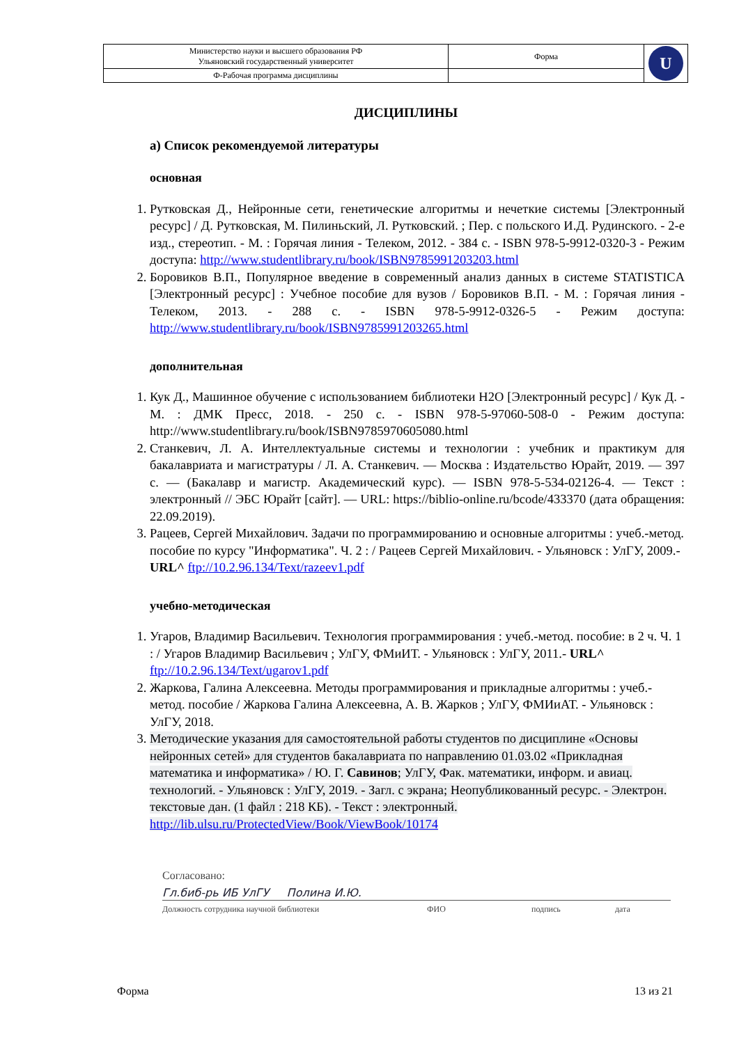| Министерство науки и высшего образования РФ Ульяновский государственный университет | Форма | U |
| Ф-Рабочая программа дисциплины | | |
ДИСЦИПЛИНЫ
а) Список рекомендуемой литературы
основная
1. Рутковская Д., Нейронные сети, генетические алгоритмы и нечеткие системы [Электронный ресурс] / Д. Рутковская, М. Пилиньский, Л. Рутковский. ; Пер. с польского И.Д. Рудинского. - 2-е изд., стереотип. - М. : Горячая линия - Телеком, 2012. - 384 с. - ISBN 978-5-9912-0320-3 - Режим доступа: http://www.studentlibrary.ru/book/ISBN9785991203203.html
2. Боровиков В.П., Популярное введение в современный анализ данных в системе STATISTICA [Электронный ресурс] : Учебное пособие для вузов / Боровиков В.П. - М. : Горячая линия - Телеком, 2013. - 288 с. - ISBN 978-5-9912-0326-5 - Режим доступа: http://www.studentlibrary.ru/book/ISBN9785991203265.html
дополнительная
1. Кук Д., Машинное обучение с использованием библиотеки H2O [Электронный ресурс] / Кук Д. - М. : ДМК Пресс, 2018. - 250 с. - ISBN 978-5-97060-508-0 - Режим доступа: http://www.studentlibrary.ru/book/ISBN9785970605080.html
2. Станкевич, Л. А. Интеллектуальные системы и технологии : учебник и практикум для бакалавриата и магистратуры / Л. А. Станкевич. — Москва : Издательство Юрайт, 2019. — 397 с. — (Бакалавр и магистр. Академический курс). — ISBN 978-5-534-02126-4. — Текст : электронный // ЭБС Юрайт [сайт]. — URL: https://biblio-online.ru/bcode/433370 (дата обращения: 22.09.2019).
3. Рацеев, Сергей Михайлович. Задачи по программированию и основные алгоритмы : учеб.-метод. пособие по курсу "Информатика". Ч. 2 : / Рацеев Сергей Михайлович. - Ульяновск : УлГУ, 2009.- URL^ ftp://10.2.96.134/Text/razeev1.pdf
учебно-методическая
1. Угаров, Владимир Васильевич. Технология программирования : учеб.-метод. пособие: в 2 ч. Ч. 1 : / Угаров Владимир Васильевич ; УлГУ, ФМиИТ. - Ульяновск : УлГУ, 2011.- URL^ ftp://10.2.96.134/Text/ugarov1.pdf
2. Жаркова, Галина Алексеевна. Методы программирования и прикладные алгоритмы : учеб.-метод. пособие / Жаркова Галина Алексеевна, А. В. Жарков ; УлГУ, ФМИиАТ. - Ульяновск : УлГУ, 2018.
3. Методические указания для самостоятельной работы студентов по дисциплине «Основы нейронных сетей» для студентов бакалавриата по направлению 01.03.02 «Прикладная математика и информатика» / Ю. Г. Савинов; УлГУ, Фак. математики, информ. и авиац. технологий. - Ульяновск : УлГУ, 2019. - Загл. с экрана; Неопубликованный ресурс. - Электрон. текстовые дан. (1 файл : 218 КБ). - Текст : электронный. http://lib.ulsu.ru/ProtectedView/Book/ViewBook/10174
Согласовано:
Гл.биб-рь ИБ УлГУ Полина И.Ю.
Должность сотрудника научной библиотеки ФИО подпись дата
Форма 13 из 21